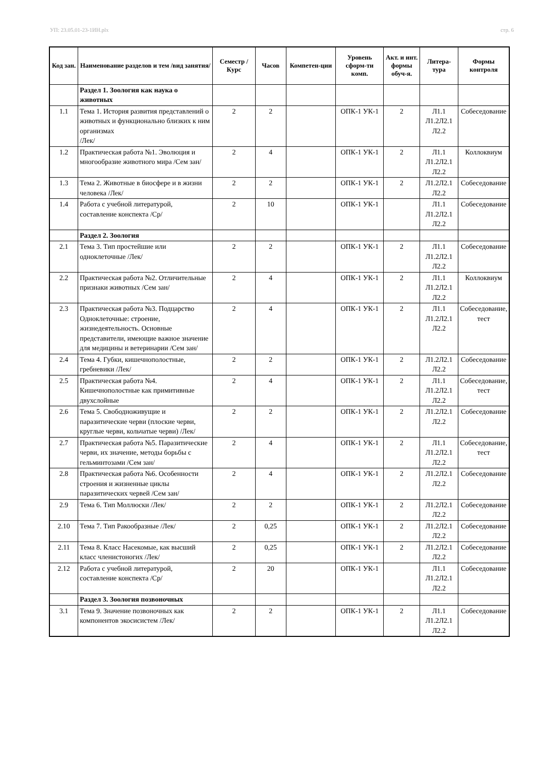УП: 23.05.01-23-1ИН.plx стр. 6
| Код зан. | Наименование разделов и тем /вид занятия/ | Семестр / Курс | Часов | Компетен-ции | Уровень сформ-ти комп. | Акт. и инт. формы обуч-я. | Литера-тура | Формы контроля |
| --- | --- | --- | --- | --- | --- | --- | --- | --- |
| | Раздел 1. Зоология как наука о животных | | | | | | | |
| 1.1 | Тема 1. История развития представлений о животных и функционально близких к ним организмах /Лек/ | 2 | 2 | | ОПК-1 УК-1 | 2 | Л1.1 Л1.2Л2.1 Л2.2 | Собеседование |
| 1.2 | Практическая работа №1. Эволюция и многообразие животного мира /Сем зан/ | 2 | 4 | | ОПК-1 УК-1 | 2 | Л1.1 Л1.2Л2.1 Л2.2 | Коллоквиум |
| 1.3 | Тема 2. Животные в биосфере и в жизни человека /Лек/ | 2 | 2 | | ОПК-1 УК-1 | 2 | Л1.2Л2.1 Л2.2 | Собеседование |
| 1.4 | Работа с учебной литературой, составление конспекта /Ср/ | 2 | 10 | | ОПК-1 УК-1 | | Л1.1 Л1.2Л2.1 Л2.2 | Собеседование |
| | Раздел 2. Зоология | | | | | | | |
| 2.1 | Тема 3. Тип простейшие или одноклеточные /Лек/ | 2 | 2 | | ОПК-1 УК-1 | 2 | Л1.1 Л1.2Л2.1 Л2.2 | Собеседование |
| 2.2 | Практическая работа №2. Отличительные признаки животных /Сем зан/ | 2 | 4 | | ОПК-1 УК-1 | 2 | Л1.1 Л1.2Л2.1 Л2.2 | Коллоквиум |
| 2.3 | Практическая работа №3. Подцарство Одноклеточные: строение, жизнедеятельность. Основные представители, имеющие важное значение для медицины и ветеринарии /Сем зан/ | 2 | 4 | | ОПК-1 УК-1 | 2 | Л1.1 Л1.2Л2.1 Л2.2 | Собеседование, тест |
| 2.4 | Тема 4. Губки, кишечнополостные, гребневики /Лек/ | 2 | 2 | | ОПК-1 УК-1 | 2 | Л1.2Л2.1 Л2.2 | Собеседование |
| 2.5 | Практическая работа №4. Кишечнополостные как примитивные двухслойные | 2 | 4 | | ОПК-1 УК-1 | 2 | Л1.1 Л1.2Л2.1 Л2.2 | Собеседование, тест |
| 2.6 | Тема 5. Свободноживущие и паразитические черви (плоские черви, круглые черви, кольчатые черви) /Лек/ | 2 | 2 | | ОПК-1 УК-1 | 2 | Л1.2Л2.1 Л2.2 | Собеседование |
| 2.7 | Практическая работа №5. Паразитические черви, их значение, методы борьбы с гельминтозами /Сем зан/ | 2 | 4 | | ОПК-1 УК-1 | 2 | Л1.1 Л1.2Л2.1 Л2.2 | Собеседование, тест |
| 2.8 | Практическая работа №6. Особенности строения и жизненные циклы паразитических червей /Сем зан/ | 2 | 4 | | ОПК-1 УК-1 | 2 | Л1.2Л2.1 Л2.2 | Собеседование |
| 2.9 | Тема 6. Тип Моллюски /Лек/ | 2 | 2 | | ОПК-1 УК-1 | 2 | Л1.2Л2.1 Л2.2 | Собеседование |
| 2.10 | Тема 7. Тип Ракообразные /Лек/ | 2 | 0,25 | | ОПК-1 УК-1 | 2 | Л1.2Л2.1 Л2.2 | Собеседование |
| 2.11 | Тема 8. Класс Насекомые, как высший класс членистоногих /Лек/ | 2 | 0,25 | | ОПК-1 УК-1 | 2 | Л1.2Л2.1 Л2.2 | Собеседование |
| 2.12 | Работа с учебной литературой, составление конспекта /Ср/ | 2 | 20 | | ОПК-1 УК-1 | | Л1.1 Л1.2Л2.1 Л2.2 | Собеседование |
| | Раздел 3. Зоология позвоночных | | | | | | | |
| 3.1 | Тема 9. Значение позвоночных как компонентов экосисистем /Лек/ | 2 | 2 | | ОПК-1 УК-1 | 2 | Л1.1 Л1.2Л2.1 Л2.2 | Собеседование |